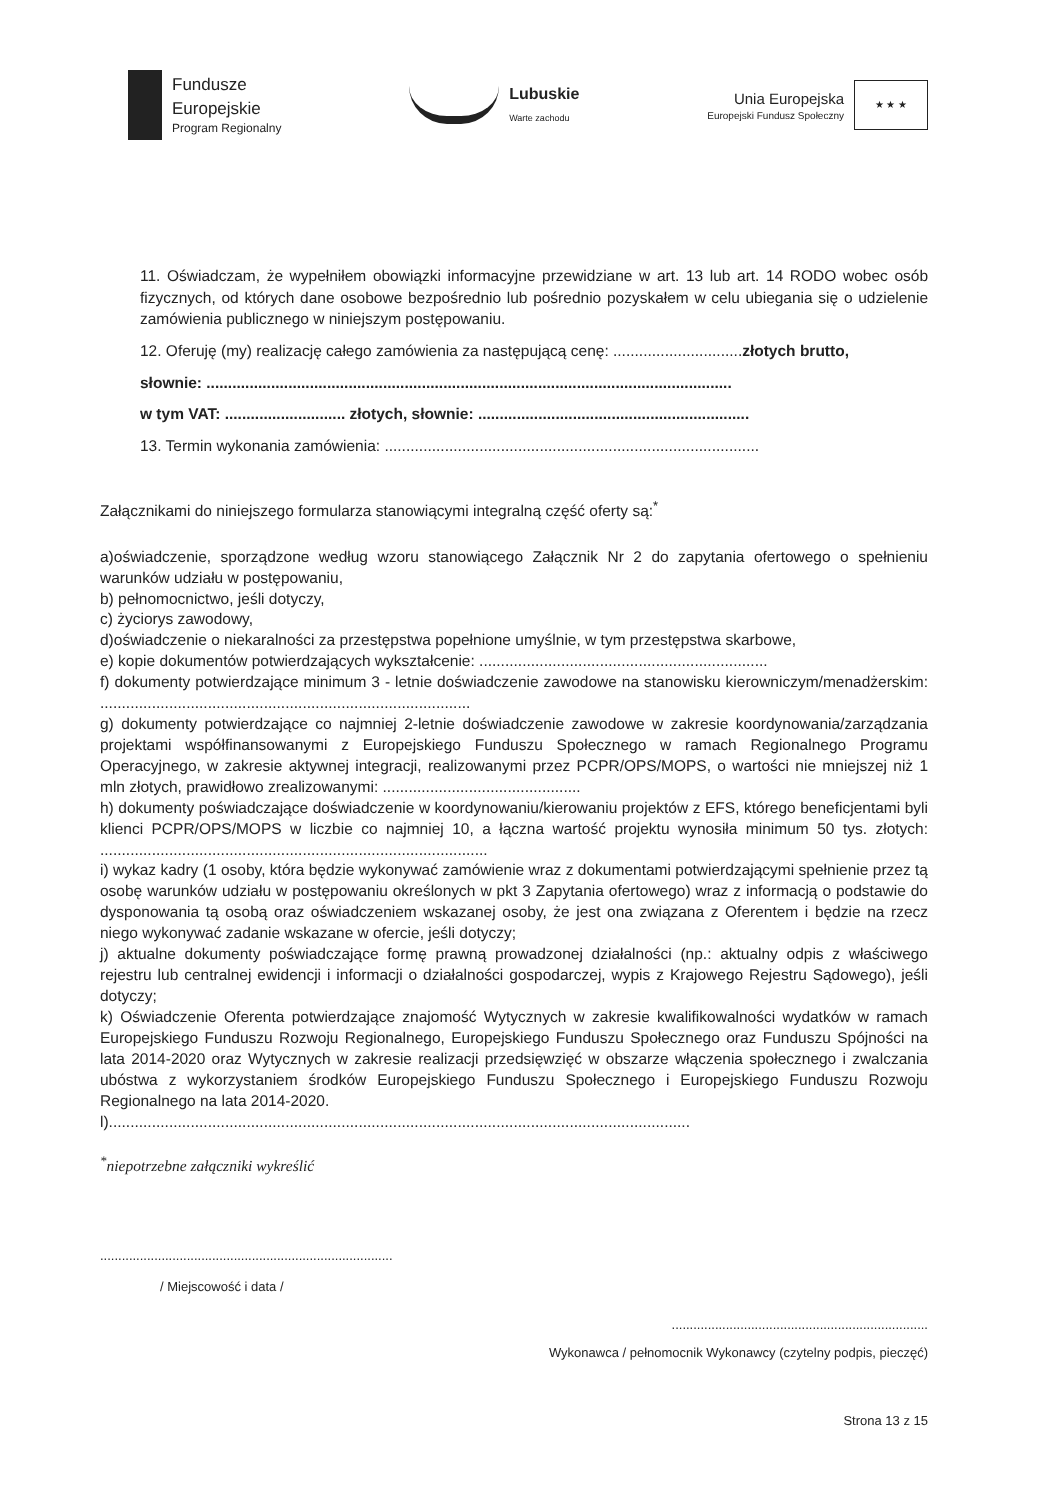Fundusze
Europejskie
Program Regionalny
Lubuskie
Warte zachodu
Unia Europejska
Europejski Fundusz Społeczny
★ ★ ★
11. Oświadczam, że wypełniłem obowiązki informacyjne przewidziane w art. 13 lub art. 14 RODO wobec osób fizycznych, od których dane osobowe bezpośrednio lub pośrednio pozyskałem w celu ubiegania się o udzielenie zamówienia publicznego w niniejszym postępowaniu.
12. Oferuję (my) realizację całego zamówienia za następującą cenę: ..............................złotych brutto,
słownie: ..........................................................................................................................
w tym VAT: ............................ złotych, słownie: ...............................................................
13. Termin wykonania zamówienia: .......................................................................................
Załącznikami do niniejszego formularza stanowiącymi integralną część oferty są:<sup>*</sup>
a)oświadczenie, sporządzone według wzoru stanowiącego Załącznik Nr 2 do zapytania ofertowego o spełnieniu warunków udziału w postępowaniu,
b) pełnomocnictwo, jeśli dotyczy,
c) życiorys zawodowy,
d)oświadczenie o niekaralności za przestępstwa popełnione umyślnie, w tym przestępstwa skarbowe,
e) kopie dokumentów potwierdzających wykształcenie: ...................................................................
f) dokumenty potwierdzające minimum 3 - letnie doświadczenie zawodowe na stanowisku kierowniczym/menadżerskim: ......................................................................................
g) dokumenty potwierdzające co najmniej 2-letnie doświadczenie zawodowe w zakresie koordynowania/zarządzania projektami współfinansowanymi z Europejskiego Funduszu Społecznego w ramach Regionalnego Programu Operacyjnego, w zakresie aktywnej integracji, realizowanymi przez PCPR/OPS/MOPS, o wartości nie mniejszej niż 1 mln złotych, prawidłowo zrealizowanymi: ..............................................
h) dokumenty poświadczające doświadczenie w koordynowaniu/kierowaniu projektów z EFS, którego beneficjentami byli klienci PCPR/OPS/MOPS w liczbie co najmniej 10, a łączna wartość projektu wynosiła minimum 50 tys. złotych: ..........................................................................................
i) wykaz kadry (1 osoby, która będzie wykonywać zamówienie wraz z dokumentami potwierdzającymi spełnienie przez tą osobę warunków udziału w postępowaniu określonych w pkt 3 Zapytania ofertowego) wraz z informacją o podstawie do dysponowania tą osobą oraz oświadczeniem wskazanej osoby, że jest ona związana z Oferentem i będzie na rzecz niego wykonywać zadanie wskazane w ofercie, jeśli dotyczy;
j) aktualne dokumenty poświadczające formę prawną prowadzonej działalności (np.: aktualny odpis z właściwego rejestru lub centralnej ewidencji i informacji o działalności gospodarczej, wypis z Krajowego Rejestru Sądowego), jeśli dotyczy;
k) Oświadczenie Oferenta potwierdzające znajomość Wytycznych w zakresie kwalifikowalności wydatków w ramach Europejskiego Funduszu Rozwoju Regionalnego, Europejskiego Funduszu Społecznego oraz Funduszu Spójności na lata 2014-2020 oraz Wytycznych w zakresie realizacji przedsięwzięć w obszarze włączenia społecznego i zwalczania ubóstwa z wykorzystaniem środków Europejskiego Funduszu Społecznego i Europejskiego Funduszu Rozwoju Regionalnego na lata 2014-2020.
l).......................................................................................................................................
<sup>*</sup> niepotrzebne załączniki wykreślić
.................................................................................
/ Miejscowość i data /
.......................................................................
Wykonawca / pełnomocnik Wykonawcy (czytelny podpis, pieczęć)
Strona 13 z 15